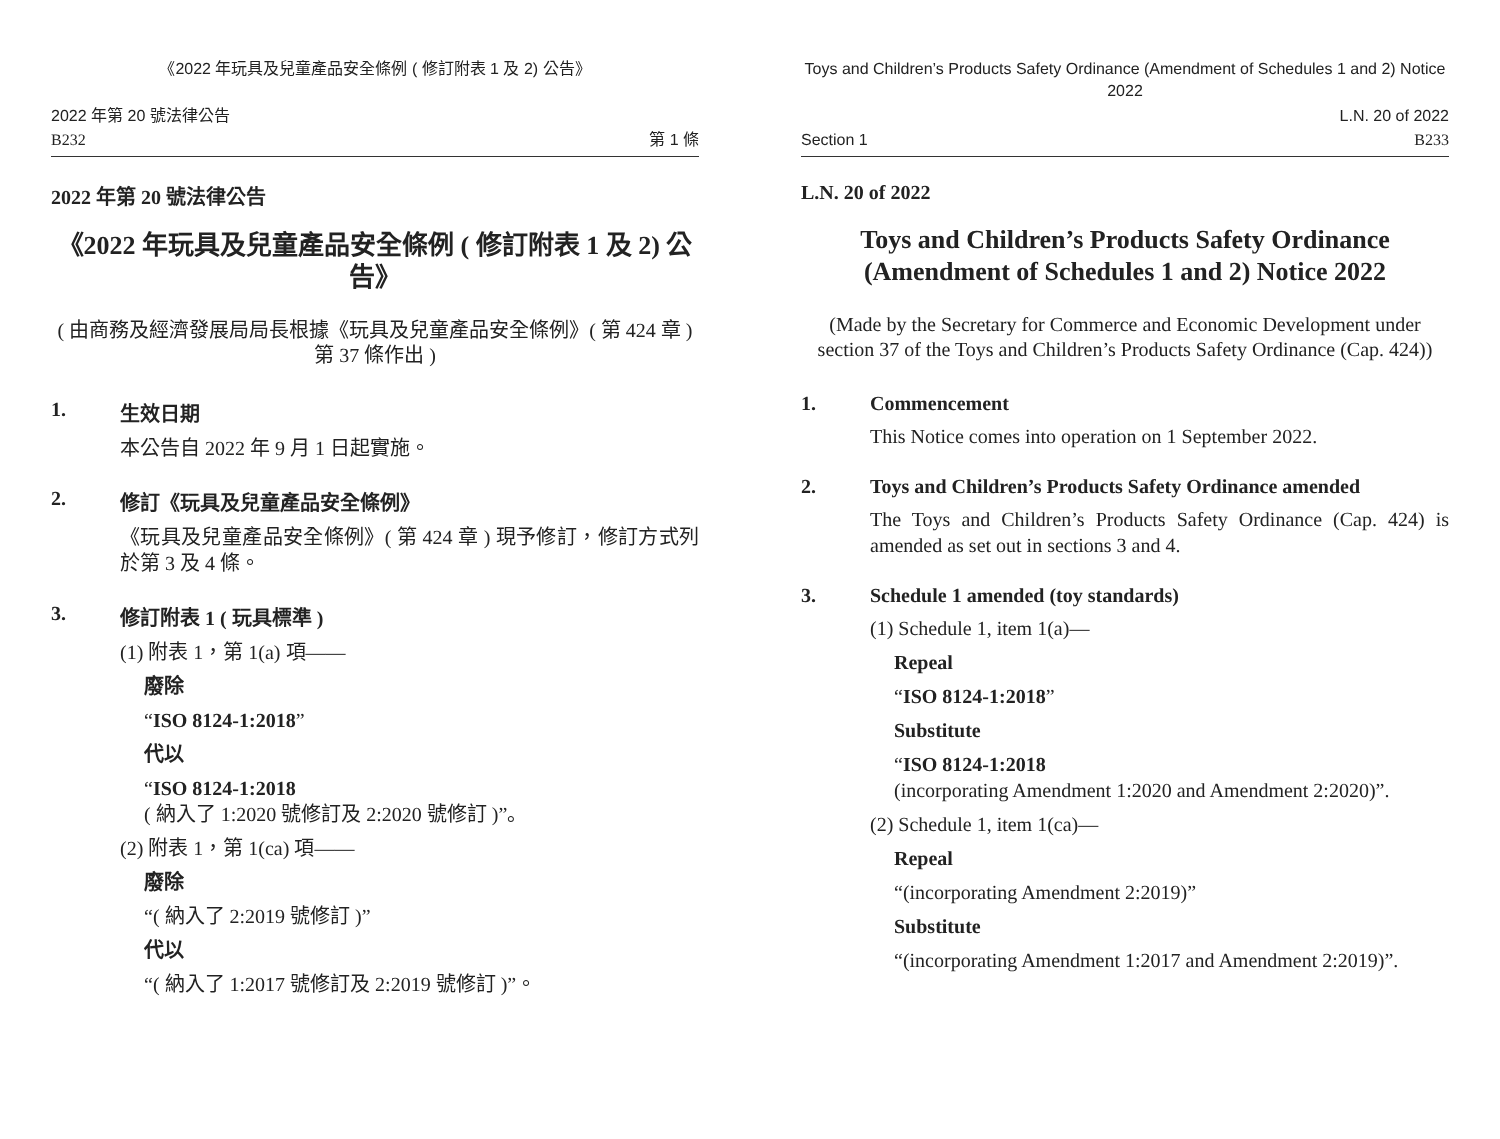《2022 年玩具及兒童產品安全條例 ( 修訂附表 1 及 2) 公告》
2022 年第 20 號法律公告
B232
第 1 條
2022 年第 20 號法律公告
《2022 年玩具及兒童產品安全條例 ( 修訂附表 1 及 2) 公告》
( 由商務及經濟發展局局長根據《玩具及兒童產品安全條例》( 第 424 章 ) 第 37 條作出 )
1. 生效日期
本公告自 2022 年 9 月 1 日起實施。
2. 修訂《玩具及兒童產品安全條例》
《玩具及兒童產品安全條例》( 第 424 章 ) 現予修訂，修訂方式列於第 3 及 4 條。
3. 修訂附表 1 ( 玩具標準 )
(1) 附表 1，第 1(a) 項——
廢除
“ISO 8124-1:2018”
代以
“ISO 8124-1:2018
( 納入了 1:2020 號修訂及 2:2020 號修訂 )”。
(2) 附表 1，第 1(ca) 項——
廢除
“( 納入了 2:2019 號修訂 )”
代以
“( 納入了 1:2017 號修訂及 2:2019 號修訂 )”。
Toys and Children’s Products Safety Ordinance (Amendment of Schedules 1 and 2) Notice 2022
Section 1
L.N. 20 of 2022
B233
L.N. 20 of 2022
Toys and Children’s Products Safety Ordinance (Amendment of Schedules 1 and 2) Notice 2022
(Made by the Secretary for Commerce and Economic Development under section 37 of the Toys and Children’s Products Safety Ordinance (Cap. 424))
1. Commencement
This Notice comes into operation on 1 September 2022.
2. Toys and Children’s Products Safety Ordinance amended
The Toys and Children’s Products Safety Ordinance (Cap. 424) is amended as set out in sections 3 and 4.
3. Schedule 1 amended (toy standards)
(1) Schedule 1, item 1(a)—
Repeal
“ISO 8124-1:2018”
Substitute
“ISO 8124-1:2018
(incorporating Amendment 1:2020 and Amendment 2:2020)”.
(2) Schedule 1, item 1(ca)—
Repeal
“(incorporating Amendment 2:2019)”
Substitute
“(incorporating Amendment 1:2017 and Amendment 2:2019)”.